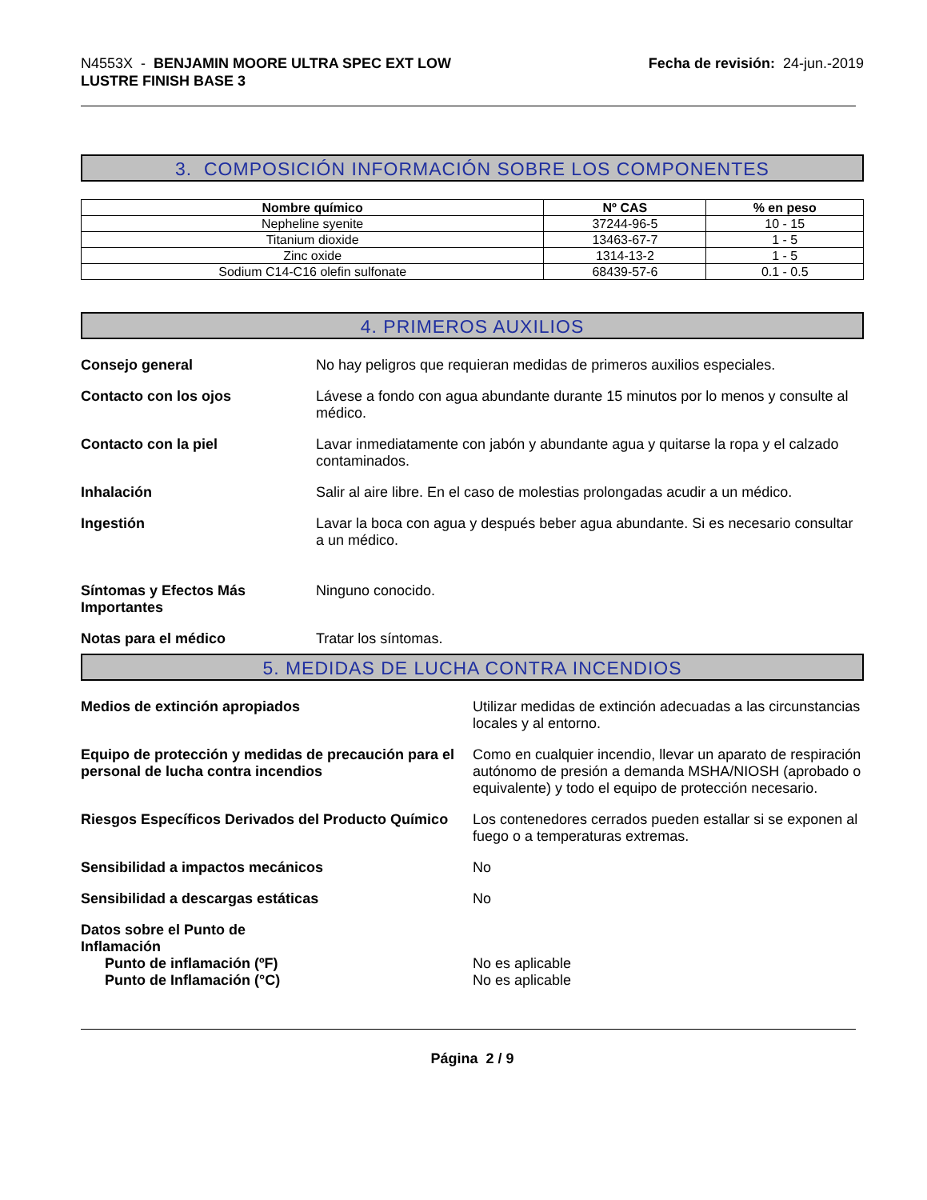N4553X - BENJAMIN MOORE ULTRA SPEC EXT LOW
LUSTRE FINISH BASE 3
Fecha de revisión: 24-jun.-2019
3. COMPOSICIÓN INFORMACIÓN SOBRE LOS COMPONENTES
| Nombre químico | Nº CAS | % en peso |
| --- | --- | --- |
| Nepheline syenite | 37244-96-5 | 10 - 15 |
| Titanium dioxide | 13463-67-7 | 1 - 5 |
| Zinc oxide | 1314-13-2 | 1 - 5 |
| Sodium C14-C16 olefin sulfonate | 68439-57-6 | 0.1 - 0.5 |
4. PRIMEROS AUXILIOS
Consejo general No hay peligros que requieran medidas de primeros auxilios especiales.
Contacto con los ojos Lávese a fondo con agua abundante durante 15 minutos por lo menos y consulte al médico.
Contacto con la piel Lavar inmediatamente con jabón y abundante agua y quitarse la ropa y el calzado contaminados.
Inhalación Salir al aire libre. En el caso de molestias prolongadas acudir a un médico.
Ingestión Lavar la boca con agua y después beber agua abundante. Si es necesario consultar a un médico.
Síntomas y Efectos Más Importantes
Ninguno conocido.
Notas para el médico Tratar los síntomas.
5. MEDIDAS DE LUCHA CONTRA INCENDIOS
Medios de extinción apropiados Utilizar medidas de extinción adecuadas a las circunstancias locales y al entorno.
Equipo de protección y medidas de precaución para el personal de lucha contra incendios
Como en cualquier incendio, llevar un aparato de respiración autónomo de presión a demanda MSHA/NIOSH (aprobado o equivalente) y todo el equipo de protección necesario.
Riesgos Específicos Derivados del Producto Químico
Los contenedores cerrados pueden estallar si se exponen al fuego o a temperaturas extremas.
Sensibilidad a impactos mecánicos No
Sensibilidad a descargas estáticas No
Datos sobre el Punto de Inflamación
Punto de inflamación (ºF) No es aplicable
Punto de Inflamación (°C) No es aplicable
Página 2 / 9